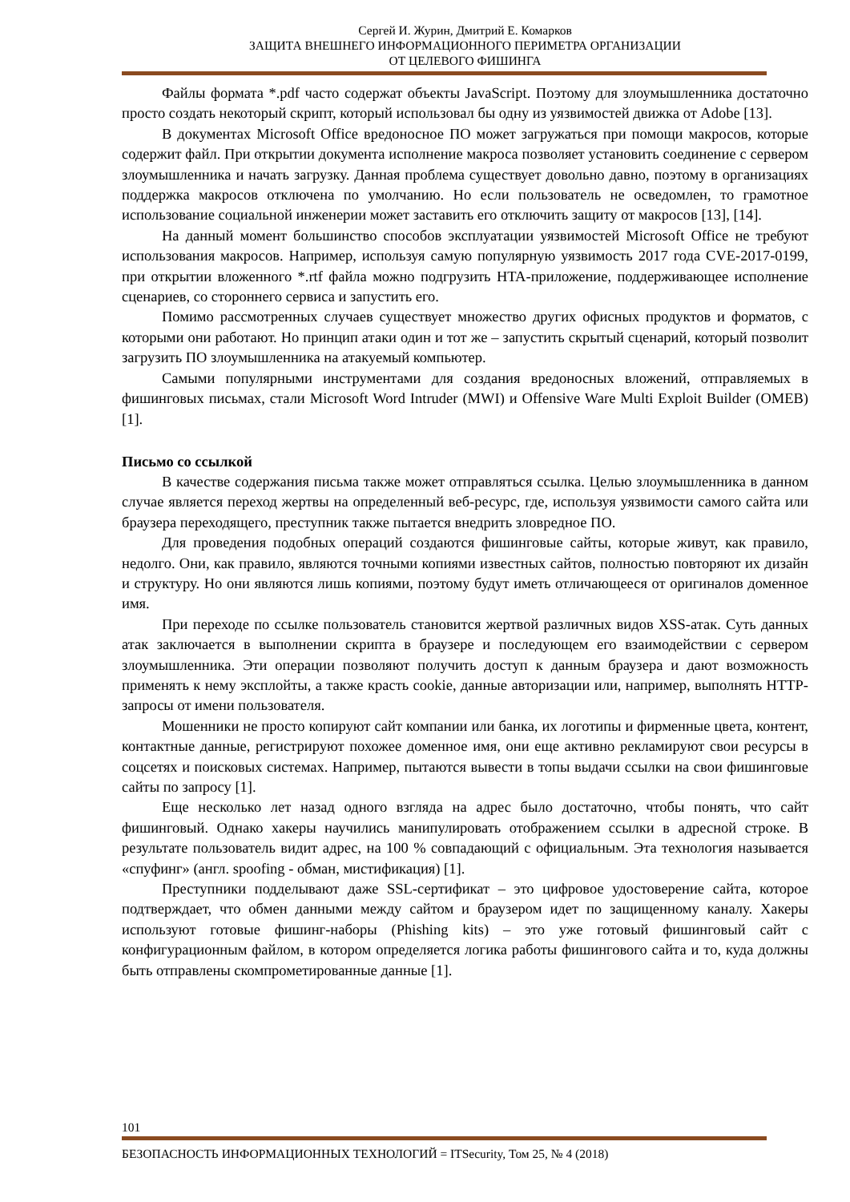Сергей И. Журин, Дмитрий Е. Комарков
ЗАЩИТА ВНЕШНЕГО ИНФОРМАЦИОННОГО ПЕРИМЕТРА ОРГАНИЗАЦИИ
ОТ ЦЕЛЕВОГО ФИШИНГА
Файлы формата *.pdf часто содержат объекты JavaScript. Поэтому для злоумышленника достаточно просто создать некоторый скрипт, который использовал бы одну из уязвимостей движка от Adobe [13].
В документах Microsoft Office вредоносное ПО может загружаться при помощи макросов, которые содержит файл. При открытии документа исполнение макроса позволяет установить соединение с сервером злоумышленника и начать загрузку. Данная проблема существует довольно давно, поэтому в организациях поддержка макросов отключена по умолчанию. Но если пользователь не осведомлен, то грамотное использование социальной инженерии может заставить его отключить защиту от макросов [13], [14].
На данный момент большинство способов эксплуатации уязвимостей Microsoft Office не требуют использования макросов. Например, используя самую популярную уязвимость 2017 года CVE-2017-0199, при открытии вложенного *.rtf файла можно подгрузить HTA-приложение, поддерживающее исполнение сценариев, со стороннего сервиса и запустить его.
Помимо рассмотренных случаев существует множество других офисных продуктов и форматов, с которыми они работают. Но принцип атаки один и тот же – запустить скрытый сценарий, который позволит загрузить ПО злоумышленника на атакуемый компьютер.
Самыми популярными инструментами для создания вредоносных вложений, отправляемых в фишинговых письмах, стали Microsoft Word Intruder (MWI) и Offensive Ware Multi Exploit Builder (OMEB) [1].
Письмо со ссылкой
В качестве содержания письма также может отправляться ссылка. Целью злоумышленника в данном случае является переход жертвы на определенный веб-ресурс, где, используя уязвимости самого сайта или браузера переходящего, преступник также пытается внедрить зловредное ПО.
Для проведения подобных операций создаются фишинговые сайты, которые живут, как правило, недолго. Они, как правило, являются точными копиями известных сайтов, полностью повторяют их дизайн и структуру. Но они являются лишь копиями, поэтому будут иметь отличающееся от оригиналов доменное имя.
При переходе по ссылке пользователь становится жертвой различных видов XSS-атак. Суть данных атак заключается в выполнении скрипта в браузере и последующем его взаимодействии с сервером злоумышленника. Эти операции позволяют получить доступ к данным браузера и дают возможность применять к нему эксплойты, а также красть cookie, данные авторизации или, например, выполнять HTTP-запросы от имени пользователя.
Мошенники не просто копируют сайт компании или банка, их логотипы и фирменные цвета, контент, контактные данные, регистрируют похожее доменное имя, они еще активно рекламируют свои ресурсы в соцсетях и поисковых системах. Например, пытаются вывести в топы выдачи ссылки на свои фишинговые сайты по запросу [1].
Еще несколько лет назад одного взгляда на адрес было достаточно, чтобы понять, что сайт фишинговый. Однако хакеры научились манипулировать отображением ссылки в адресной строке. В результате пользователь видит адрес, на 100 % совпадающий с официальным. Эта технология называется «спуфинг» (англ. spoofing - обман, мистификация) [1].
Преступники подделывают даже SSL-сертификат – это цифровое удостоверение сайта, которое подтверждает, что обмен данными между сайтом и браузером идет по защищенному каналу. Хакеры используют готовые фишинг-наборы (Phishing kits) – это уже готовый фишинговый сайт с конфигурационным файлом, в котором определяется логика работы фишингового сайта и то, куда должны быть отправлены скомпрометированные данные [1].
101
БЕЗОПАСНОСТЬ ИНФОРМАЦИОННЫХ ТЕХНОЛОГИЙ = ITSecurity, Том 25, № 4 (2018)